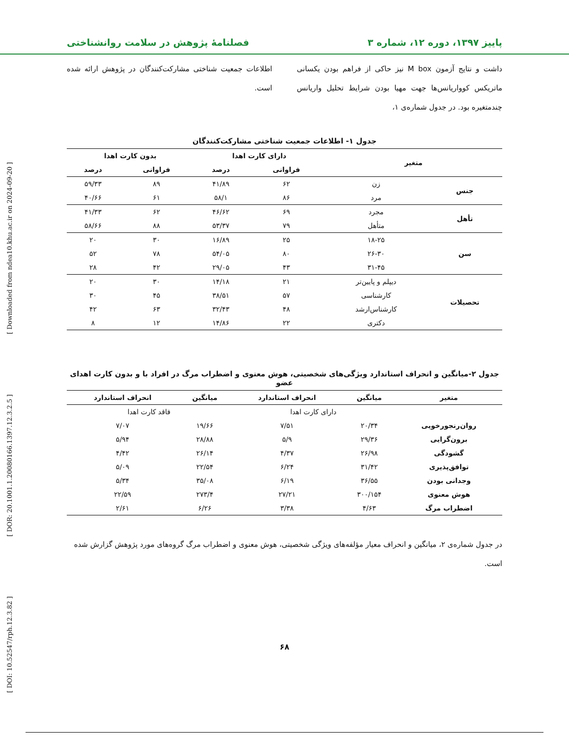پاییز ۱۳۹۷، دوره ۱۲، شماره ۳ فصلنامهٔ پژوهش در سلامت روانشناختی
داشت و نتایج آزمون M box نیز حاکی از فراهم بودن یکسانی ماتریکس کوواریانس‌ها جهت مهیا بودن شرایط تحلیل واریانس چندمتغیره بود. در جدول شماره‌ی ۱،
اطلاعات جمعیت شناختی مشارکت‌کنندگان در پژوهش ارائه شده است.
جدول ۱- اطلاعات جمعیت شناختی مشارکت‌کنندگان
| متغیر | | دارای کارت اهدا | | بدون کارت اهدا | |
| --- | --- | --- | --- | --- | --- |
| | | فراوانی | درصد | فراوانی | درصد |
| جنس | زن | ۶۲ | ۴۱/۸۹ | ۸۹ | ۵۹/۳۳ |
| | مرد | ۸۶ | ۵۸/۱ | ۶۱ | ۴۰/۶۶ |
| تأهل | مجرد | ۶۹ | ۴۶/۶۲ | ۶۲ | ۴۱/۳۳ |
| | متأهل | ۷۹ | ۵۳/۳۷ | ۸۸ | ۵۸/۶۶ |
| سن | ۱۸-۲۵ | ۲۵ | ۱۶/۸۹ | ۳۰ | ۲۰ |
| | ۲۶-۳۰ | ۸۰ | ۵۴/۰۵ | ۷۸ | ۵۲ |
| | ۳۱-۴۵ | ۴۳ | ۲۹/۰۵ | ۴۲ | ۲۸ |
| تحصیلات | دیپلم و پایین‌تر | ۲۱ | ۱۴/۱۸ | ۳۰ | ۲۰ |
| | کارشناسی | ۵۷ | ۳۸/۵۱ | ۴۵ | ۳۰ |
| | کارشناس‌ارشد | ۴۸ | ۳۲/۴۳ | ۶۳ | ۴۲ |
| | دکتری | ۲۲ | ۱۴/۸۶ | ۱۲ | ۸ |
جدول ۲-میانگین و انحراف استاندارد ویژگی‌های شخصیتی، هوش معنوی و اضطراب مرگ در افراد با و بدون کارت اهدای عضو
| متغیر | میانگین | انحراف استاندارد | میانگین | انحراف استاندارد |
| --- | --- | --- | --- | --- |
| | دارای کارت اهدا | | فاقد کارت اهدا | |
| روان‌رنجورخویی | ۲۰/۳۴ | ۷/۵۱ | ۱۹/۶۶ | ۷/۰۷ |
| برون‌گرایی | ۲۹/۳۶ | ۵/۹ | ۲۸/۸۸ | ۵/۹۴ |
| گشودگی | ۲۶/۹۸ | ۴/۳۷ | ۲۶/۱۴ | ۴/۴۲ |
| توافق‌پذیری | ۳۱/۴۲ | ۶/۲۴ | ۲۲/۵۴ | ۵/۰۹ |
| وجدانی بودن | ۳۶/۵۵ | ۶/۱۹ | ۳۵/۰۸ | ۵/۳۴ |
| هوش معنوی | ۳۰۰/۱۵۴ | ۲۷/۲۱ | ۲۷۳/۴ | ۲۲/۵۹ |
| اضطراب مرگ | ۴/۶۳ | ۳/۳۸ | ۶/۲۶ | ۲/۶۱ |
در جدول شماره‌ی ۲، میانگین و انحراف معیار مؤلفه‌های ویژگی شخصیتی، هوش معنوی و اضطراب مرگ گروه‌های مورد پژوهش گزارش شده است.
۶۸
[ DOI: 10.52547/rph.12.3.82 ] [ DOR: 20.1001.1.20080166.1397.12.3.2.5 ] [ Downloaded from ndea10.khu.ac.ir on 2024-09-20 ]